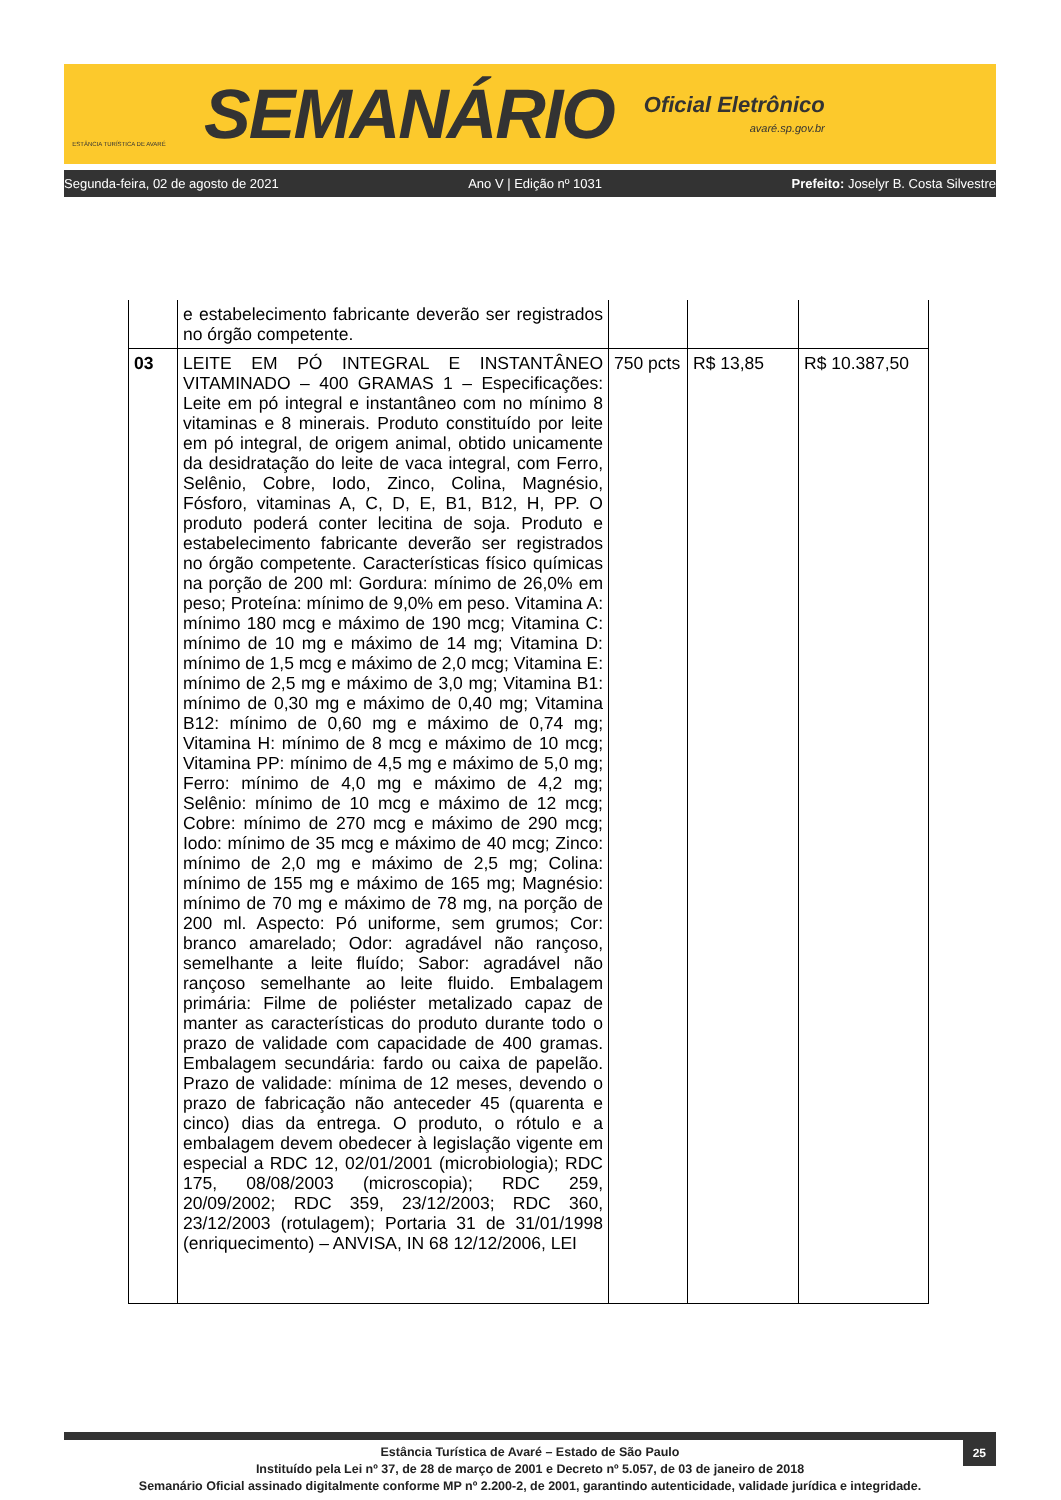ESTÂNCIA TURÍSTICA DE AVARÉ
SEMANÁRIO
Oficial Eletrônico
avaré.sp.gov.br
Segunda-feira, 02 de agosto de 2021 Ano V | Edição nº 1031 Prefeito: Joselyr B. Costa Silvestre
| | e estabelecimento fabricante deverão ser registrados no órgão competente. | | | |
| 03 | LEITE EM PÓ INTEGRAL E INSTANTÂNEO VITAMINADO – 400 GRAMAS 1 – Especificações: Leite em pó integral e instantâneo com no mínimo 8 vitaminas e 8 minerais. Produto constituído por leite em pó integral, de origem animal, obtido unicamente da desidratação do leite de vaca integral, com Ferro, Selênio, Cobre, Iodo, Zinco, Colina, Magnésio, Fósforo, vitaminas A, C, D, E, B1, B12, H, PP. O produto poderá conter lecitina de soja. Produto e estabelecimento fabricante deverão ser registrados no órgão competente. Características físico químicas na porção de 200 ml: Gordura: mínimo de 26,0% em peso; Proteína: mínimo de 9,0% em peso. Vitamina A: mínimo 180 mcg e máximo de 190 mcg; Vitamina C: mínimo de 10 mg e máximo de 14 mg; Vitamina D: mínimo de 1,5 mcg e máximo de 2,0 mcg; Vitamina E: mínimo de 2,5 mg e máximo de 3,0 mg; Vitamina B1: mínimo de 0,30 mg e máximo de 0,40 mg; Vitamina B12: mínimo de 0,60 mg e máximo de 0,74 mg; Vitamina H: mínimo de 8 mcg e máximo de 10 mcg; Vitamina PP: mínimo de 4,5 mg e máximo de 5,0 mg; Ferro: mínimo de 4,0 mg e máximo de 4,2 mg; Selênio: mínimo de 10 mcg e máximo de 12 mcg; Cobre: mínimo de 270 mcg e máximo de 290 mcg; Iodo: mínimo de 35 mcg e máximo de 40 mcg; Zinco: mínimo de 2,0 mg e máximo de 2,5 mg; Colina: mínimo de 155 mg e máximo de 165 mg; Magnésio: mínimo de 70 mg e máximo de 78 mg, na porção de 200 ml. Aspecto: Pó uniforme, sem grumos; Cor: branco amarelado; Odor: agradável não rançoso, semelhante a leite fluído; Sabor: agradável não rançoso semelhante ao leite fluido. Embalagem primária: Filme de poliéster metalizado capaz de manter as características do produto durante todo o prazo de validade com capacidade de 400 gramas. Embalagem secundária: fardo ou caixa de papelão. Prazo de validade: mínima de 12 meses, devendo o prazo de fabricação não anteceder 45 (quarenta e cinco) dias da entrega. O produto, o rótulo e a embalagem devem obedecer à legislação vigente em especial a RDC 12, 02/01/2001 (microbiologia); RDC 175, 08/08/2003 (microscopia); RDC 259, 20/09/2002; RDC 359, 23/12/2003; RDC 360, 23/12/2003 (rotulagem); Portaria 31 de 31/01/1998 (enriquecimento) – ANVISA, IN 68 12/12/2006, LEI | 750 pcts | R$ 13,85 | R$ 10.387,50 |
25
Estância Turística de Avaré – Estado de São Paulo
Instituído pela Lei nº 37, de 28 de março de 2001 e Decreto nº 5.057, de 03 de janeiro de 2018
Semanário Oficial assinado digitalmente conforme MP nº 2.200-2, de 2001, garantindo autenticidade, validade jurídica e integridade.